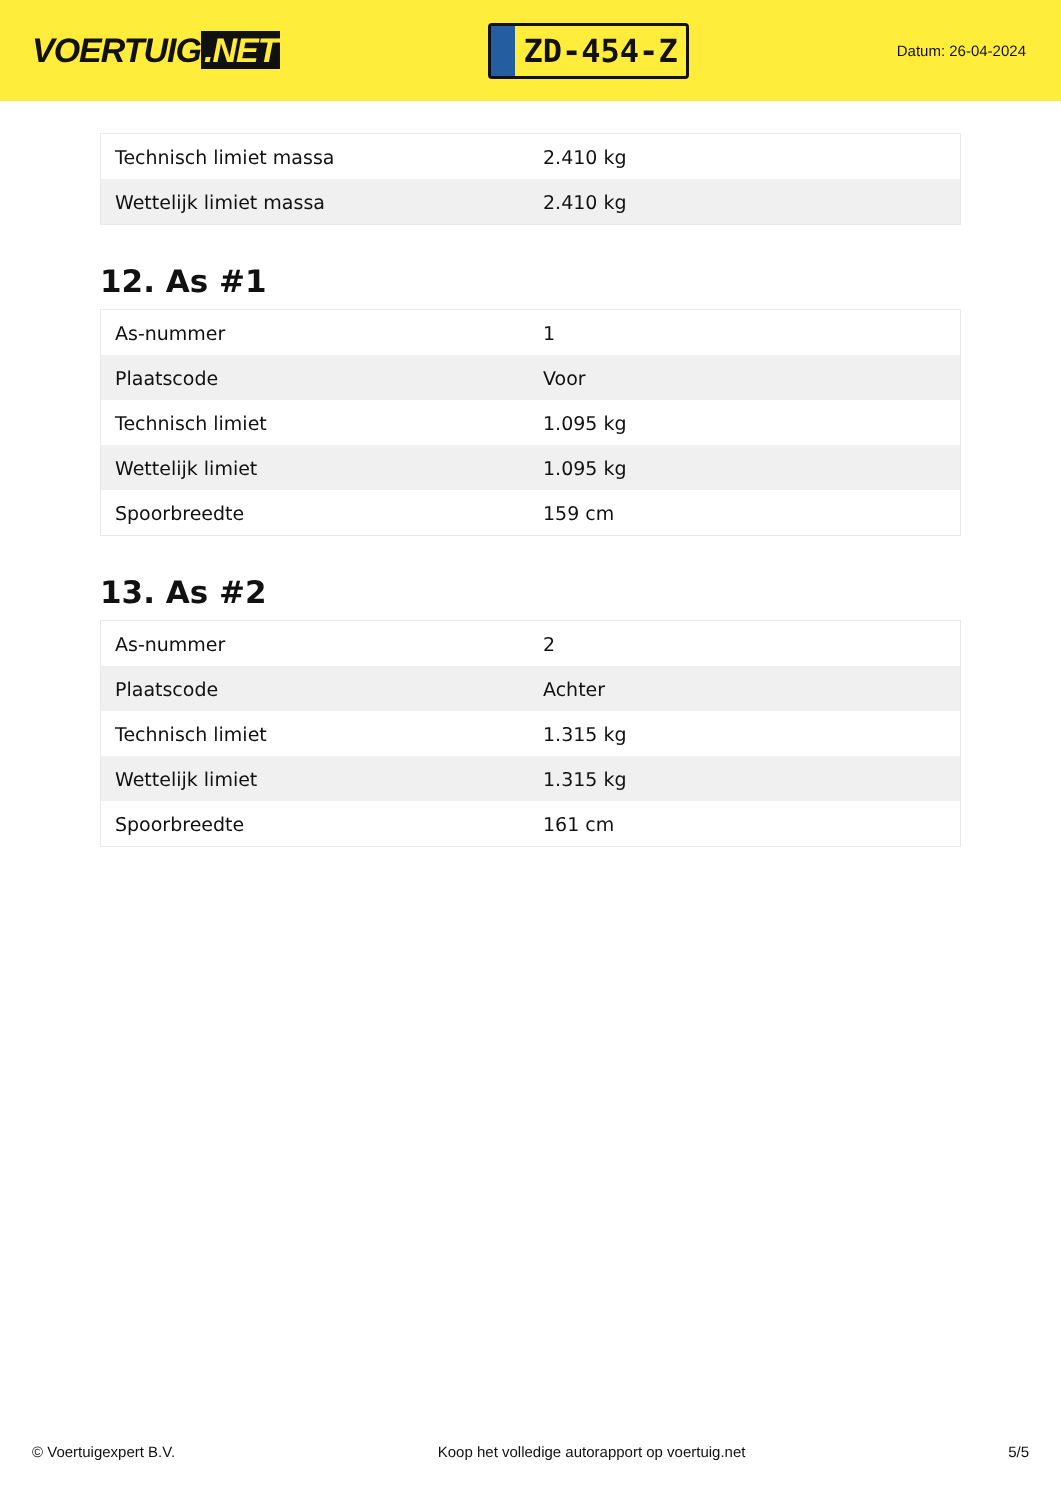VOERTUIG.NET
ZD-454-Z
Datum: 26-04-2024
| Technisch limiet massa | 2.410 kg |
| Wettelijk limiet massa | 2.410 kg |
12. As #1
| As-nummer | 1 |
| Plaatscode | Voor |
| Technisch limiet | 1.095 kg |
| Wettelijk limiet | 1.095 kg |
| Spoorbreedte | 159 cm |
13. As #2
| As-nummer | 2 |
| Plaatscode | Achter |
| Technisch limiet | 1.315 kg |
| Wettelijk limiet | 1.315 kg |
| Spoorbreedte | 161 cm |
© Voertuigexpert B.V. Koop het volledige autorapport op voertuig.net 5/5